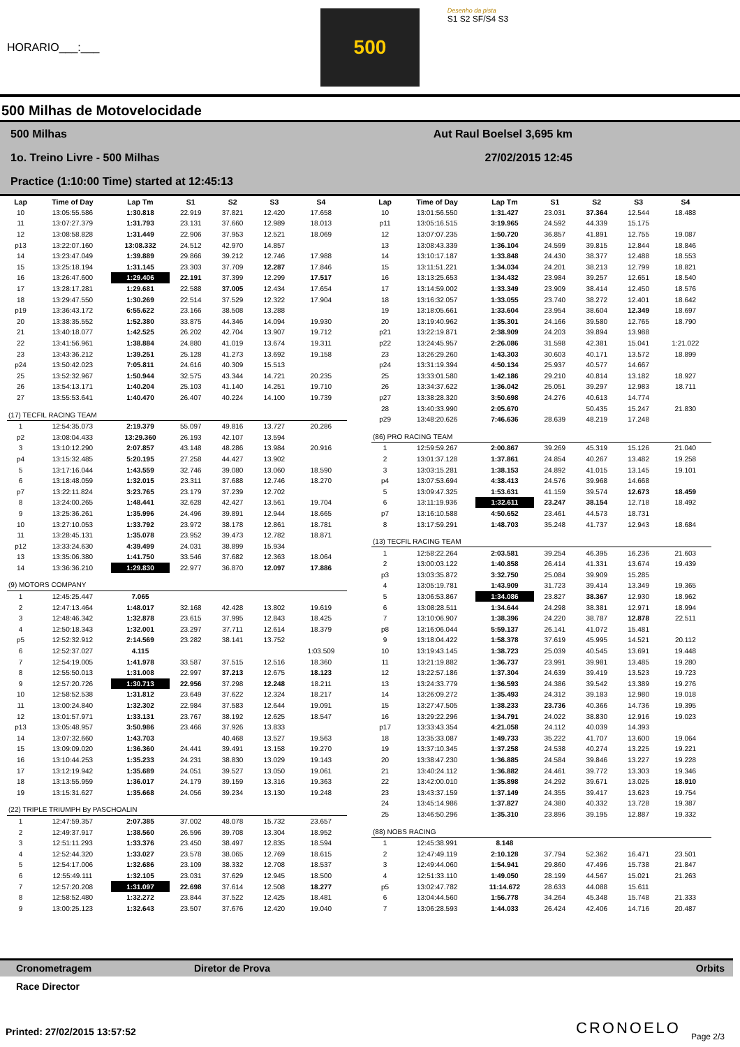HORARIO___:___
500
Desenho da pista
S1 S2 SF/S4 S3
500 Milhas de Motovelocidade
500 Milhas Aut Raul Boelsel 3,695 km
1o. Treino Livre - 500 Milhas 27/02/2015 12:45
Practice (1:10:00 Time) started at 12:45:13
| Lap | Time of Day | Lap Tm | S1 | S2 | S3 | S4 |
| --- | --- | --- | --- | --- | --- | --- |
| 10 | 13:05:55.586 | 1:30.818 | 22.919 | 37.821 | 12.420 | 17.658 |
| 11 | 13:07:27.379 | 1:31.793 | 23.131 | 37.660 | 12.989 | 18.013 |
| 12 | 13:08:58.828 | 1:31.449 | 22.906 | 37.953 | 12.521 | 18.069 |
| p13 | 13:22:07.160 | 13:08.332 | 24.512 | 42.970 | 14.857 | |
| 14 | 13:23:47.049 | 1:39.889 | 29.866 | 39.212 | 12.746 | 17.988 |
| 15 | 13:25:18.194 | 1:31.145 | 23.303 | 37.709 | 12.287 | 17.846 |
| 16 | 13:26:47.600 | 1:29.406 | 22.191 | 37.399 | 12.299 | 17.517 |
| 17 | 13:28:17.281 | 1:29.681 | 22.588 | 37.005 | 12.434 | 17.654 |
| 18 | 13:29:47.550 | 1:30.269 | 22.514 | 37.529 | 12.322 | 17.904 |
| p19 | 13:36:43.172 | 6:55.622 | 23.166 | 38.508 | 13.288 | |
| 20 | 13:38:35.552 | 1:52.380 | 33.875 | 44.346 | 14.094 | 19.930 |
| 21 | 13:40:18.077 | 1:42.525 | 26.202 | 42.704 | 13.907 | 19.712 |
| 22 | 13:41:56.961 | 1:38.884 | 24.880 | 41.019 | 13.674 | 19.311 |
| 23 | 13:43:36.212 | 1:39.251 | 25.128 | 41.273 | 13.692 | 19.158 |
| p24 | 13:50:42.023 | 7:05.811 | 24.616 | 40.309 | 15.513 | |
| 25 | 13:52:32.967 | 1:50.944 | 32.575 | 43.344 | 14.721 | 20.235 |
| 26 | 13:54:13.171 | 1:40.204 | 25.103 | 41.140 | 14.251 | 19.710 |
| 27 | 13:55:53.641 | 1:40.470 | 26.407 | 40.224 | 14.100 | 19.739 |
| (17) TECFIL RACING TEAM | | | | | | |
| 1 | 12:54:35.073 | 2:19.379 | 55.097 | 49.816 | 13.727 | 20.286 |
| p2 | 13:08:04.433 | 13:29.360 | 26.193 | 42.107 | 13.594 | |
| 3 | 13:10:12.290 | 2:07.857 | 43.148 | 48.286 | 13.984 | 20.916 |
| p4 | 13:15:32.485 | 5:20.195 | 27.258 | 44.427 | 13.902 | |
| 5 | 13:17:16.044 | 1:43.559 | 32.746 | 39.080 | 13.060 | 18.590 |
| 6 | 13:18:48.059 | 1:32.015 | 23.311 | 37.688 | 12.746 | 18.270 |
| p7 | 13:22:11.824 | 3:23.765 | 23.179 | 37.239 | 12.702 | |
| 8 | 13:24:00.265 | 1:48.441 | 32.628 | 42.427 | 13.561 | 19.704 |
| 9 | 13:25:36.261 | 1:35.996 | 24.496 | 39.891 | 12.944 | 18.665 |
| 10 | 13:27:10.053 | 1:33.792 | 23.972 | 38.178 | 12.861 | 18.781 |
| 11 | 13:28:45.131 | 1:35.078 | 23.952 | 39.473 | 12.782 | 18.871 |
| p12 | 13:33:24.630 | 4:39.499 | 24.031 | 38.899 | 15.934 | |
| 13 | 13:35:06.380 | 1:41.750 | 33.546 | 37.682 | 12.363 | 18.064 |
| 14 | 13:36:36.210 | 1:29.830 | 22.977 | 36.870 | 12.097 | 17.886 |
| (9) MOTORS COMPANY | | | | | | |
| 1 | 12:45:25.447 | 7.065 | | | | |
| 2 | 12:47:13.464 | 1:48.017 | 32.168 | 42.428 | 13.802 | 19.619 |
| 3 | 12:48:46.342 | 1:32.878 | 23.615 | 37.995 | 12.843 | 18.425 |
| 4 | 12:50:18.343 | 1:32.001 | 23.297 | 37.711 | 12.614 | 18.379 |
| p5 | 12:52:32.912 | 2:14.569 | 23.282 | 38.141 | 13.752 | |
| 6 | 12:52:37.027 | 4.115 | | | | 1:03.509 |
| 7 | 12:54:19.005 | 1:41.978 | 33.587 | 37.515 | 12.516 | 18.360 |
| 8 | 12:55:50.013 | 1:31.008 | 22.997 | 37.213 | 12.675 | 18.123 |
| 9 | 12:57:20.726 | 1:30.713 | 22.956 | 37.298 | 12.248 | 18.211 |
| 10 | 12:58:52.538 | 1:31.812 | 23.649 | 37.622 | 12.324 | 18.217 |
| 11 | 13:00:24.840 | 1:32.302 | 22.984 | 37.583 | 12.644 | 19.091 |
| 12 | 13:01:57.971 | 1:33.131 | 23.767 | 38.192 | 12.625 | 18.547 |
| p13 | 13:05:48.957 | 3:50.986 | 23.466 | 37.926 | 13.833 | |
| 14 | 13:07:32.660 | 1:43.703 | | 40.468 | 13.527 | 19.563 |
| 15 | 13:09:09.020 | 1:36.360 | 24.441 | 39.491 | 13.158 | 19.270 |
| 16 | 13:10:44.253 | 1:35.233 | 24.231 | 38.830 | 13.029 | 19.143 |
| 17 | 13:12:19.942 | 1:35.689 | 24.051 | 39.527 | 13.050 | 19.061 |
| 18 | 13:13:55.959 | 1:36.017 | 24.179 | 39.159 | 13.316 | 19.363 |
| 19 | 13:15:31.627 | 1:35.668 | 24.056 | 39.234 | 13.130 | 19.248 |
| (22) TRIPLE TRIUMPH By PASCHOALIN | | | | | | |
| 1 | 12:47:59.357 | 2:07.385 | 37.002 | 48.078 | 15.732 | 23.657 |
| 2 | 12:49:37.917 | 1:38.560 | 26.596 | 39.708 | 13.304 | 18.952 |
| 3 | 12:51:11.293 | 1:33.376 | 23.450 | 38.497 | 12.835 | 18.594 |
| 4 | 12:52:44.320 | 1:33.027 | 23.578 | 38.065 | 12.769 | 18.615 |
| 5 | 12:54:17.006 | 1:32.686 | 23.109 | 38.332 | 12.708 | 18.537 |
| 6 | 12:55:49.111 | 1:32.105 | 23.031 | 37.629 | 12.945 | 18.500 |
| 7 | 12:57:20.208 | 1:31.097 | 22.698 | 37.614 | 12.508 | 18.277 |
| 8 | 12:58:52.480 | 1:32.272 | 23.844 | 37.522 | 12.425 | 18.481 |
| 9 | 13:00:25.123 | 1:32.643 | 23.507 | 37.676 | 12.420 | 19.040 |
| Lap | Time of Day | Lap Tm | S1 | S2 | S3 | S4 |
| --- | --- | --- | --- | --- | --- | --- |
| 10 | 13:01:56.550 | 1:31.427 | 23.031 | 37.364 | 12.544 | 18.488 |
| p11 | 13:05:16.515 | 3:19.965 | 24.592 | 44.339 | 15.175 | |
| 12 | 13:07:07.235 | 1:50.720 | 36.857 | 41.891 | 12.755 | 19.087 |
| 13 | 13:08:43.339 | 1:36.104 | 24.599 | 39.815 | 12.844 | 18.846 |
| 14 | 13:10:17.187 | 1:33.848 | 24.430 | 38.377 | 12.488 | 18.553 |
| 15 | 13:11:51.221 | 1:34.034 | 24.201 | 38.213 | 12.799 | 18.821 |
| 16 | 13:13:25.653 | 1:34.432 | 23.984 | 39.257 | 12.651 | 18.540 |
| 17 | 13:14:59.002 | 1:33.349 | 23.909 | 38.414 | 12.450 | 18.576 |
| 18 | 13:16:32.057 | 1:33.055 | 23.740 | 38.272 | 12.401 | 18.642 |
| 19 | 13:18:05.661 | 1:33.604 | 23.954 | 38.604 | 12.349 | 18.697 |
| 20 | 13:19:40.962 | 1:35.301 | 24.166 | 39.580 | 12.765 | 18.790 |
| p21 | 13:22:19.871 | 2:38.909 | 24.203 | 39.894 | 13.988 | |
| p22 | 13:24:45.957 | 2:26.086 | 31.598 | 42.381 | 15.041 | 1:21.022 |
| 23 | 13:26:29.260 | 1:43.303 | 30.603 | 40.171 | 13.572 | 18.899 |
| p24 | 13:31:19.394 | 4:50.134 | 25.937 | 40.577 | 14.667 | |
| 25 | 13:33:01.580 | 1:42.186 | 29.210 | 40.814 | 13.182 | 18.927 |
| 26 | 13:34:37.622 | 1:36.042 | 25.051 | 39.297 | 12.983 | 18.711 |
| p27 | 13:38:28.320 | 3:50.698 | 24.276 | 40.613 | 14.774 | |
| 28 | 13:40:33.990 | 2:05.670 | | 50.435 | 15.247 | 21.830 |
| p29 | 13:48:20.626 | 7:46.636 | 28.639 | 48.219 | 17.248 | |
| (86) PRO RACING TEAM | | | | | | |
| 1 | 12:59:59.267 | 2:00.867 | 39.269 | 45.319 | 15.126 | 21.040 |
| 2 | 13:01:37.128 | 1:37.861 | 24.854 | 40.267 | 13.482 | 19.258 |
| 3 | 13:03:15.281 | 1:38.153 | 24.892 | 41.015 | 13.145 | 19.101 |
| p4 | 13:07:53.694 | 4:38.413 | 24.576 | 39.968 | 14.668 | |
| 5 | 13:09:47.325 | 1:53.631 | 41.159 | 39.574 | 12.673 | 18.459 |
| 6 | 13:11:19.936 | 1:32.611 | 23.247 | 38.154 | 12.718 | 18.492 |
| p7 | 13:16:10.588 | 4:50.652 | 23.461 | 44.573 | 18.731 | |
| 8 | 13:17:59.291 | 1:48.703 | 35.248 | 41.737 | 12.943 | 18.684 |
| (13) TECFIL RACING TEAM | | | | | | |
| 1 | 12:58:22.264 | 2:03.581 | 39.254 | 46.395 | 16.236 | 21.603 |
| 2 | 13:00:03.122 | 1:40.858 | 26.414 | 41.331 | 13.674 | 19.439 |
| p3 | 13:03:35.872 | 3:32.750 | 25.084 | 39.909 | 15.285 | |
| 4 | 13:05:19.781 | 1:43.909 | 31.723 | 39.414 | 13.349 | 19.365 |
| 5 | 13:06:53.867 | 1:34.086 | 23.827 | 38.367 | 12.930 | 18.962 |
| 6 | 13:08:28.511 | 1:34.644 | 24.298 | 38.381 | 12.971 | 18.994 |
| 7 | 13:10:06.907 | 1:38.396 | 24.220 | 38.787 | 12.878 | 22.511 |
| p8 | 13:16:06.044 | 5:59.137 | 26.141 | 41.072 | 15.481 | |
| 9 | 13:18:04.422 | 1:58.378 | 37.619 | 45.995 | 14.521 | 20.112 |
| 10 | 13:19:43.145 | 1:38.723 | 25.039 | 40.545 | 13.691 | 19.448 |
| 11 | 13:21:19.882 | 1:36.737 | 23.991 | 39.981 | 13.485 | 19.280 |
| 12 | 13:22:57.186 | 1:37.304 | 24.639 | 39.419 | 13.523 | 19.723 |
| 13 | 13:24:33.779 | 1:36.593 | 24.386 | 39.542 | 13.389 | 19.276 |
| 14 | 13:26:09.272 | 1:35.493 | 24.312 | 39.183 | 12.980 | 19.018 |
| 15 | 13:27:47.505 | 1:38.233 | 23.736 | 40.366 | 14.736 | 19.395 |
| 16 | 13:29:22.296 | 1:34.791 | 24.022 | 38.830 | 12.916 | 19.023 |
| p17 | 13:33:43.354 | 4:21.058 | 24.112 | 40.039 | 14.393 | |
| 18 | 13:35:33.087 | 1:49.733 | 35.222 | 41.707 | 13.600 | 19.064 |
| 19 | 13:37:10.345 | 1:37.258 | 24.538 | 40.274 | 13.225 | 19.221 |
| 20 | 13:38:47.230 | 1:36.885 | 24.584 | 39.846 | 13.227 | 19.228 |
| 21 | 13:40:24.112 | 1:36.882 | 24.461 | 39.772 | 13.303 | 19.346 |
| 22 | 13:42:00.010 | 1:35.898 | 24.292 | 39.671 | 13.025 | 18.910 |
| 23 | 13:43:37.159 | 1:37.149 | 24.355 | 39.417 | 13.623 | 19.754 |
| 24 | 13:45:14.986 | 1:37.827 | 24.380 | 40.332 | 13.728 | 19.387 |
| 25 | 13:46:50.296 | 1:35.310 | 23.896 | 39.195 | 12.887 | 19.332 |
| (88) NOBS RACING | | | | | | |
| 1 | 12:45:38.991 | 8.148 | | | | |
| 2 | 12:47:49.119 | 2:10.128 | 37.794 | 52.362 | 16.471 | 23.501 |
| 3 | 12:49:44.060 | 1:54.941 | 29.860 | 47.496 | 15.738 | 21.847 |
| 4 | 12:51:33.110 | 1:49.050 | 28.199 | 44.567 | 15.021 | 21.263 |
| p5 | 13:02:47.782 | 11:14.672 | 28.633 | 44.088 | 15.611 | |
| 6 | 13:04:44.560 | 1:56.778 | 34.264 | 45.348 | 15.748 | 21.333 |
| 7 | 13:06:28.593 | 1:44.033 | 26.424 | 42.406 | 14.716 | 20.487 |
Cronometragem Diretor de Prova Orbits
Race Director
Printed: 27/02/2015 13:57:52 CRONOELO Page 2/3